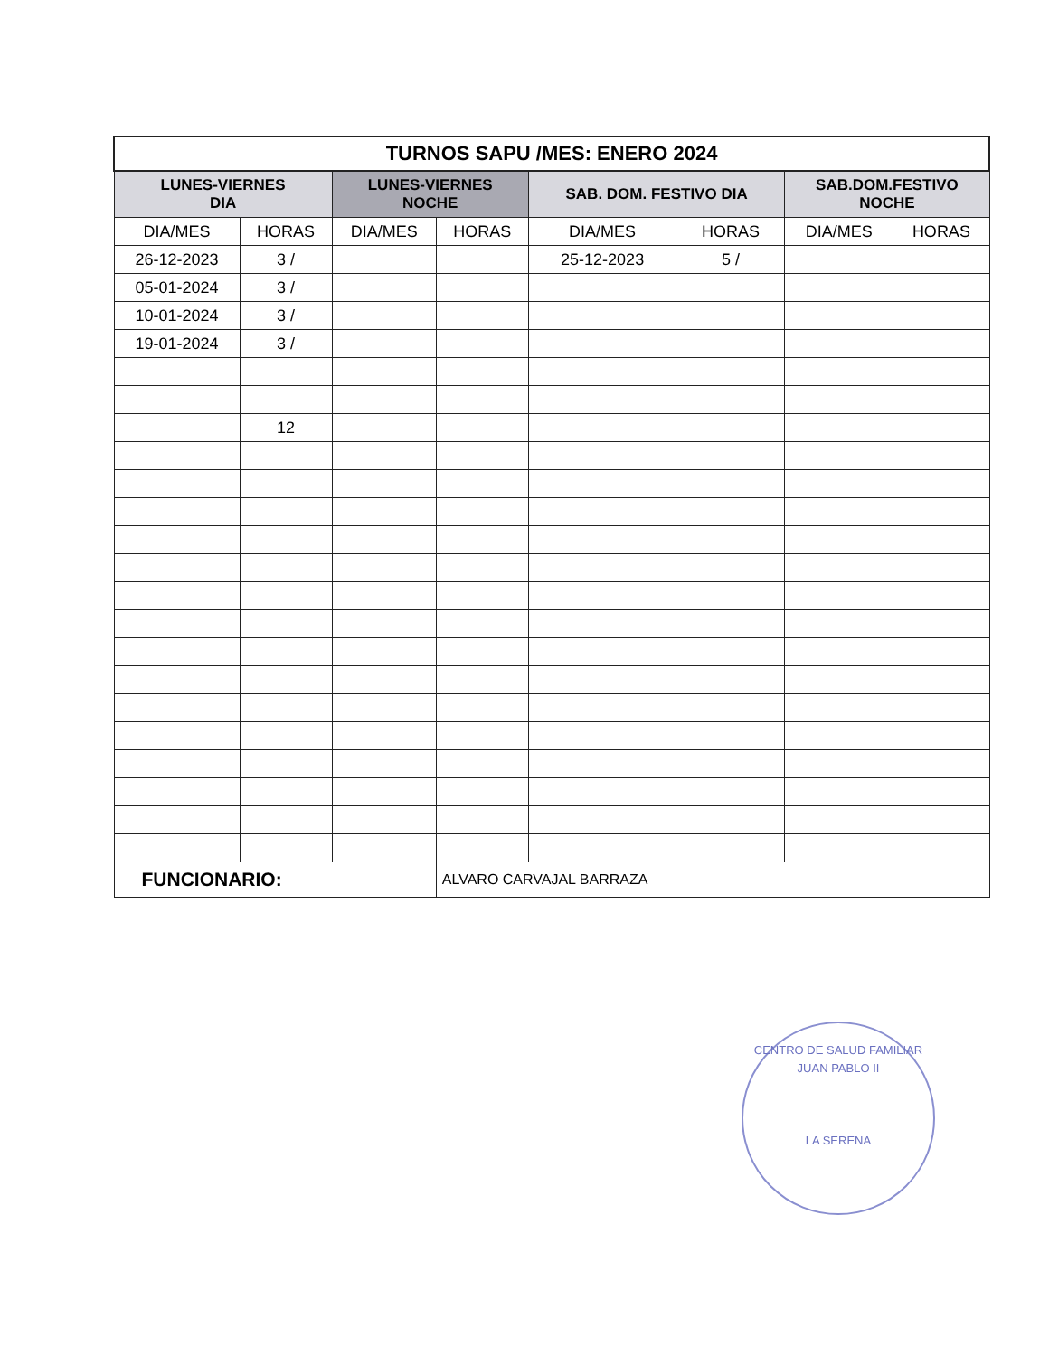| TURNOS SAPU /MES: ENERO 2024 | | | | | | | |
| LUNES-VIERNES DIA | | LUNES-VIERNES NOCHE | | SAB. DOM. FESTIVO DIA | | SAB.DOM.FESTIVO NOCHE | |
| DIA/MES | HORAS | DIA/MES | HORAS | DIA/MES | HORAS | DIA/MES | HORAS |
| 26-12-2023 | 3 / | | | 25-12-2023 | 5 / | | |
| 05-01-2024 | 3 / | | | | | | |
| 10-01-2024 | 3 / | | | | | | |
| 19-01-2024 | 3 / | | | | | | |
| | 12 | | | | | | |
| FUNCIONARIO: | | | ALVARO CARVAJAL BARRAZA | | | | |
CENTRO DE SALUD FAMILIAR JUAN PABLO II
LA SERENA